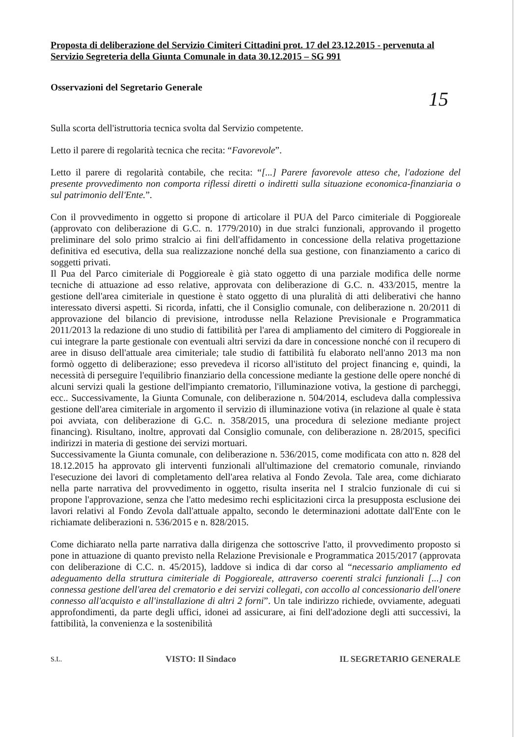Proposta di deliberazione del Servizio Cimiteri Cittadini prot. 17 del 23.12.2015 - pervenuta al Servizio Segreteria della Giunta Comunale in data 30.12.2015 – SG 991
Osservazioni del Segretario Generale
15
Sulla scorta dell'istruttoria tecnica svolta dal Servizio competente.
Letto il parere di regolarità tecnica che recita: “Favorevole”.
Letto il parere di regolarità contabile, che recita: “[...] Parere favorevole atteso che, l'adozione del presente provvedimento non comporta riflessi diretti o indiretti sulla situazione economica-finanziaria o sul patrimonio dell'Ente.”.
Con il provvedimento in oggetto si propone di articolare il PUA del Parco cimiteriale di Poggioreale (approvato con deliberazione di G.C. n. 1779/2010) in due stralci funzionali, approvando il progetto preliminare del solo primo stralcio ai fini dell'affidamento in concessione della relativa progettazione definitiva ed esecutiva, della sua realizzazione nonché della sua gestione, con finanziamento a carico di soggetti privati.
Il Pua del Parco cimiteriale di Poggioreale è già stato oggetto di una parziale modifica delle norme tecniche di attuazione ad esso relative, approvata con deliberazione di G.C. n. 433/2015, mentre la gestione dell'area cimiteriale in questione è stato oggetto di una pluralità di atti deliberativi che hanno interessato diversi aspetti. Si ricorda, infatti, che il Consiglio comunale, con deliberazione n. 20/2011 di approvazione del bilancio di previsione, introdusse nella Relazione Previsionale e Programmatica 2011/2013 la redazione di uno studio di fattibilità per l'area di ampliamento del cimitero di Poggioreale in cui integrare la parte gestionale con eventuali altri servizi da dare in concessione nonché con il recupero di aree in disuso dell'attuale area cimiteriale; tale studio di fattibilità fu elaborato nell'anno 2013 ma non formò oggetto di deliberazione; esso prevedeva il ricorso all'istituto del project financing e, quindi, la necessità di perseguire l'equilibrio finanziario della concessione mediante la gestione delle opere nonché di alcuni servizi quali la gestione dell'impianto crematorio, l'illuminazione votiva, la gestione di parcheggi, ecc.. Successivamente, la Giunta Comunale, con deliberazione n. 504/2014, escludeva dalla complessiva gestione dell'area cimiteriale in argomento il servizio di illuminazione votiva (in relazione al quale è stata poi avviata, con deliberazione di G.C. n. 358/2015, una procedura di selezione mediante project financing). Risultano, inoltre, approvati dal Consiglio comunale, con deliberazione n. 28/2015, specifici indirizzi in materia di gestione dei servizi mortuari.
Successivamente la Giunta comunale, con deliberazione n. 536/2015, come modificata con atto n. 828 del 18.12.2015 ha approvato gli interventi funzionali all'ultimazione del crematorio comunale, rinviando l'esecuzione dei lavori di completamento dell'area relativa al Fondo Zevola. Tale area, come dichiarato nella parte narrativa del provvedimento in oggetto, risulta inserita nel I stralcio funzionale di cui si propone l'approvazione, senza che l'atto medesimo rechi esplicitazioni circa la presupposta esclusione dei lavori relativi al Fondo Zevola dall'attuale appalto, secondo le determinazioni adottate dall'Ente con le richiamate deliberazioni n. 536/2015 e n. 828/2015.
Come dichiarato nella parte narrativa dalla dirigenza che sottoscrive l'atto, il provvedimento proposto si pone in attuazione di quanto previsto nella Relazione Previsionale e Programmatica 2015/2017 (approvata con deliberazione di C.C. n. 45/2015), laddove si indica di dar corso al “necessario ampliamento ed adeguamento della struttura cimiteriale di Poggioreale, attraverso coerenti stralci funzionali [...] con connessa gestione dell'area del crematorio e dei servizi collegati, con accollo al concessionario dell'onere connesso all'acquisto e all'installazione di altri 2 forni”. Un tale indirizzo richiede, ovviamente, adeguati approfondimenti, da parte degli uffici, idonei ad assicurare, ai fini dell'adozione degli atti successivi, la fattibilità, la convenienza e la sostenibilità
S.L. VISTO: Il Sindaco IL SEGRETARIO GENERALE